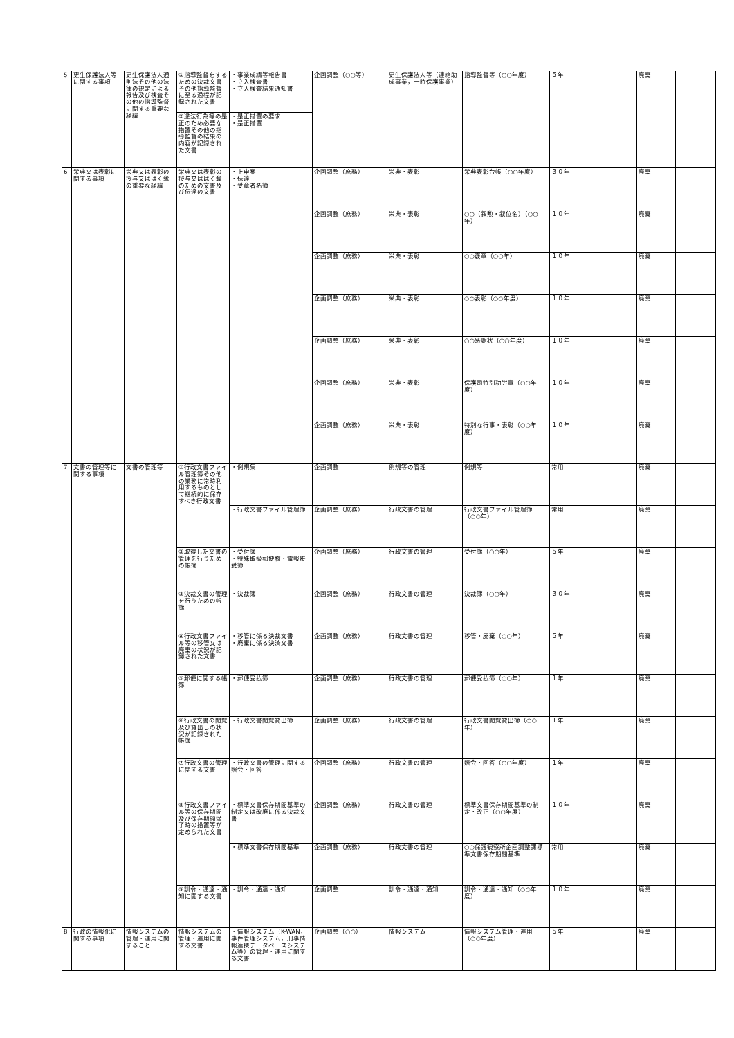| 5 | 更生保護法人等に関する事項 | 更生保護法人通則法その他の法律の規定による報告及び検査その他の指導監督に関する重要な経緯 | ①指導監督をするための決裁文書その他指導監督に至る過程が記録された文書 | ・事業成績等報告書 ・立入検査書 ・立入検査結果通知書 | 企画調整（○○等） | 更生保護法人等（連絡助成事業，一時保護事業） | 指導監督等（○○年度） | ５年 | 廃棄 | |
| | | | ②違法行為等の是正のため必要な措置その他の指導監督の結果の内容が記録された文書 | ・是正措置の要求 ・是正措置 | | | | | | |
| 6 | 栄典又は表彰に関する事項 | 栄典又は表彰の授与又ははく奪の重要な経緯 | 栄典又は表彰の授与又ははく奪のための文書及び伝達の文書 | ・上申案 ・伝達 ・受章者名簿 | 企画調整（庶務） | 栄典・表彰 | 栄典表彰台帳（○○年度） | ３０年 | 廃棄 | |
| | | | | | 企画調整（庶務） | 栄典・表彰 | ○○（叙勲・叙位名）（○○年） | １０年 | 廃棄 | |
| | | | | | 企画調整（庶務） | 栄典・表彰 | ○○褒章（○○年） | １０年 | 廃棄 | |
| | | | | | 企画調整（庶務） | 栄典・表彰 | ○○表彰（○○年度） | １０年 | 廃棄 | |
| | | | | | 企画調整（庶務） | 栄典・表彰 | ○○感謝状（○○年度） | １０年 | 廃棄 | |
| | | | | | 企画調整（庶務） | 栄典・表彰 | 保護司特別功労章（○○年度） | １０年 | 廃棄 | |
| | | | | | 企画調整（庶務） | 栄典・表彰 | 特別な行事・表彰（○○年度） | １０年 | 廃棄 | |
| 7 | 文書の管理等に関する事項 | 文書の管理等 | ①行政文書ファイル管理簿その他の業務に常時利用するものとして継続的に保存すべき行政文書 | ・例規集 | 企画調整 | 例規等の管理 | 例規等 | 常用 | 廃棄 | |
| | | | | ・行政文書ファイル管理簿 | 企画調整（庶務） | 行政文書の管理 | 行政文書ファイル管理簿（○○年） | 常用 | 廃棄 | |
| | | | ②取得した文書の管理を行うための帳簿 | ・受付簿 ・特殊取扱郵便物・電報接受簿 | 企画調整（庶務） | 行政文書の管理 | 受付簿（○○年） | ５年 | 廃棄 | |
| | | | ③決裁文書の管理を行うための帳簿 | ・決裁簿 | 企画調整（庶務） | 行政文書の管理 | 決裁簿（○○年） | ３０年 | 廃棄 | |
| | | | ④行政文書ファイル等の移管又は廃棄の状況が記録された文書 | ・移管に係る決裁文書 ・廃棄に係る決済文書 | 企画調整（庶務） | 行政文書の管理 | 移管・廃棄（○○年） | ５年 | 廃棄 | |
| | | | ⑤郵便に関する帳簿 | ・郵便受払簿 | 企画調整（庶務） | 行政文書の管理 | 郵便受払簿（○○年） | １年 | 廃棄 | |
| | | | ⑥行政文書の閲覧及び貸出しの状況が記録された帳簿 | ・行政文書閲覧貸出簿 | 企画調整（庶務） | 行政文書の管理 | 行政文書閲覧貸出簿（○○年） | １年 | 廃棄 | |
| | | | ⑦行政文書の管理に関する文書 | ・行政文書の管理に関する照会・回答 | 企画調整（庶務） | 行政文書の管理 | 照会・回答（○○年度） | １年 | 廃棄 | |
| | | | ⑧行政文書ファイル等の保存期間及び保存期間満了時の措置等が定められた文書 | ・標準文書保存期間基準の制定又は改廃に係る決裁文書 | 企画調整（庶務） | 行政文書の管理 | 標準文書保存期間基準の制定・改正（○○年度） | １０年 | 廃棄 | |
| | | | | ・標準文書保存期間基準 | 企画調整（庶務） | 行政文書の管理 | ○○保護観察所企画調整課標準文書保存期間基準 | 常用 | 廃棄 | |
| | | | ⑨訓令・通達・通知に関する文書 | ・訓令・通達・通知 | 企画調整 | 訓令・通達・通知 | 訓令・通達・通知（○○年度） | １０年 | 廃棄 | |
| 8 | 行政の情報化に関する事項 | 情報システムの管理・運用に関すること | 情報システムの管理・運用に関する文書 | ・情報システム（K-WAN，事件管理システム，刑事情報連携データベースシステム等）の管理・運用に関する文書 | 企画調整（○○） | 情報システム | 情報システム管理・運用（○○年度） | ５年 | 廃棄 | |